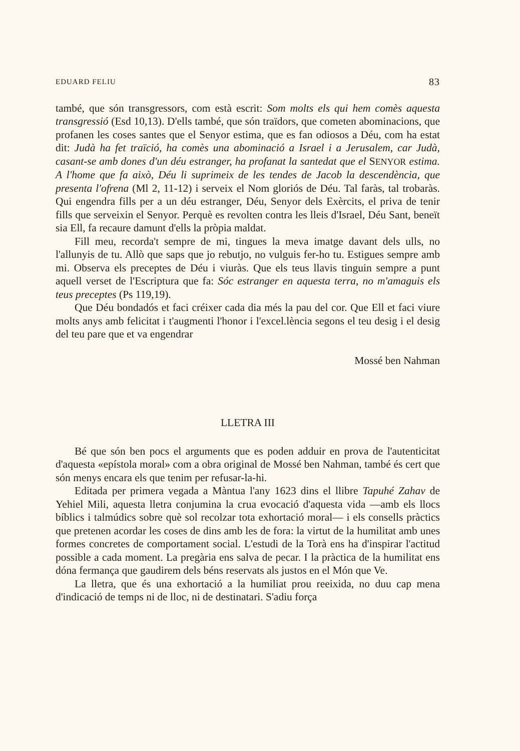EDUARD FELIU 83
també, que són transgressors, com està escrit: Som molts els qui hem comès aquesta transgressió (Esd 10,13). D'ells també, que són traïdors, que cometen abominacions, que profanen les coses santes que el Senyor estima, que es fan odiosos a Déu, com ha estat dit: Judà ha fet traïció, ha comès una abominació a Israel i a Jerusalem, car Judà, casant-se amb dones d'un déu estranger, ha profanat la santedat que el SENYOR estima. A l'home que fa això, Déu li suprimeix de les tendes de Jacob la descendència, que presenta l'ofrena (Ml 2, 11-12) i serveix el Nom gloriós de Déu. Tal faràs, tal trobaràs. Qui engendra fills per a un déu estranger, Déu, Senyor dels Exèrcits, el priva de tenir fills que serveixin el Senyor. Perquè es revolten contra les lleis d'Israel, Déu Sant, beneït sia Ell, fa recaure damunt d'ells la pròpia maldat.
Fill meu, recorda't sempre de mi, tingues la meva imatge davant dels ulls, no l'allunyis de tu. Allò que saps que jo rebutjo, no vulguis fer-ho tu. Estigues sempre amb mi. Observa els preceptes de Déu i viuràs. Que els teus llavis tinguin sempre a punt aquell verset de l'Escriptura que fa: Sóc estranger en aquesta terra, no m'amaguis els teus preceptes (Ps 119,19).
Que Déu bondadós et faci créixer cada dia més la pau del cor. Que Ell et faci viure molts anys amb felicitat i t'augmenti l'honor i l'excel.lència segons el teu desig i el desig del teu pare que et va engendrar
Mossé ben Nahman
LLETRA III
Bé que són ben pocs el arguments que es poden adduir en prova de l'autenticitat d'aquesta «epístola moral» com a obra original de Mossé ben Nahman, també és cert que són menys encara els que tenim per refusar-la-hi.
Editada per primera vegada a Màntua l'any 1623 dins el llibre Tapuhé Zahav de Yehiel Mili, aquesta lletra conjumina la crua evocació d'aquesta vida —amb els llocs bíblics i talmúdics sobre què sol recolzar tota exhortació moral— i els consells pràctics que pretenen acordar les coses de dins amb les de fora: la virtut de la humilitat amb unes formes concretes de comportament social. L'estudi de la Torà ens ha d'inspirar l'actitud possible a cada moment. La pregària ens salva de pecar. I la pràctica de la humilitat ens dóna fermança que gaudirem dels béns reservats als justos en el Món que Ve.
La lletra, que és una exhortació a la humiliat prou reeixida, no duu cap mena d'indicació de temps ni de lloc, ni de destinatari. S'adiu força